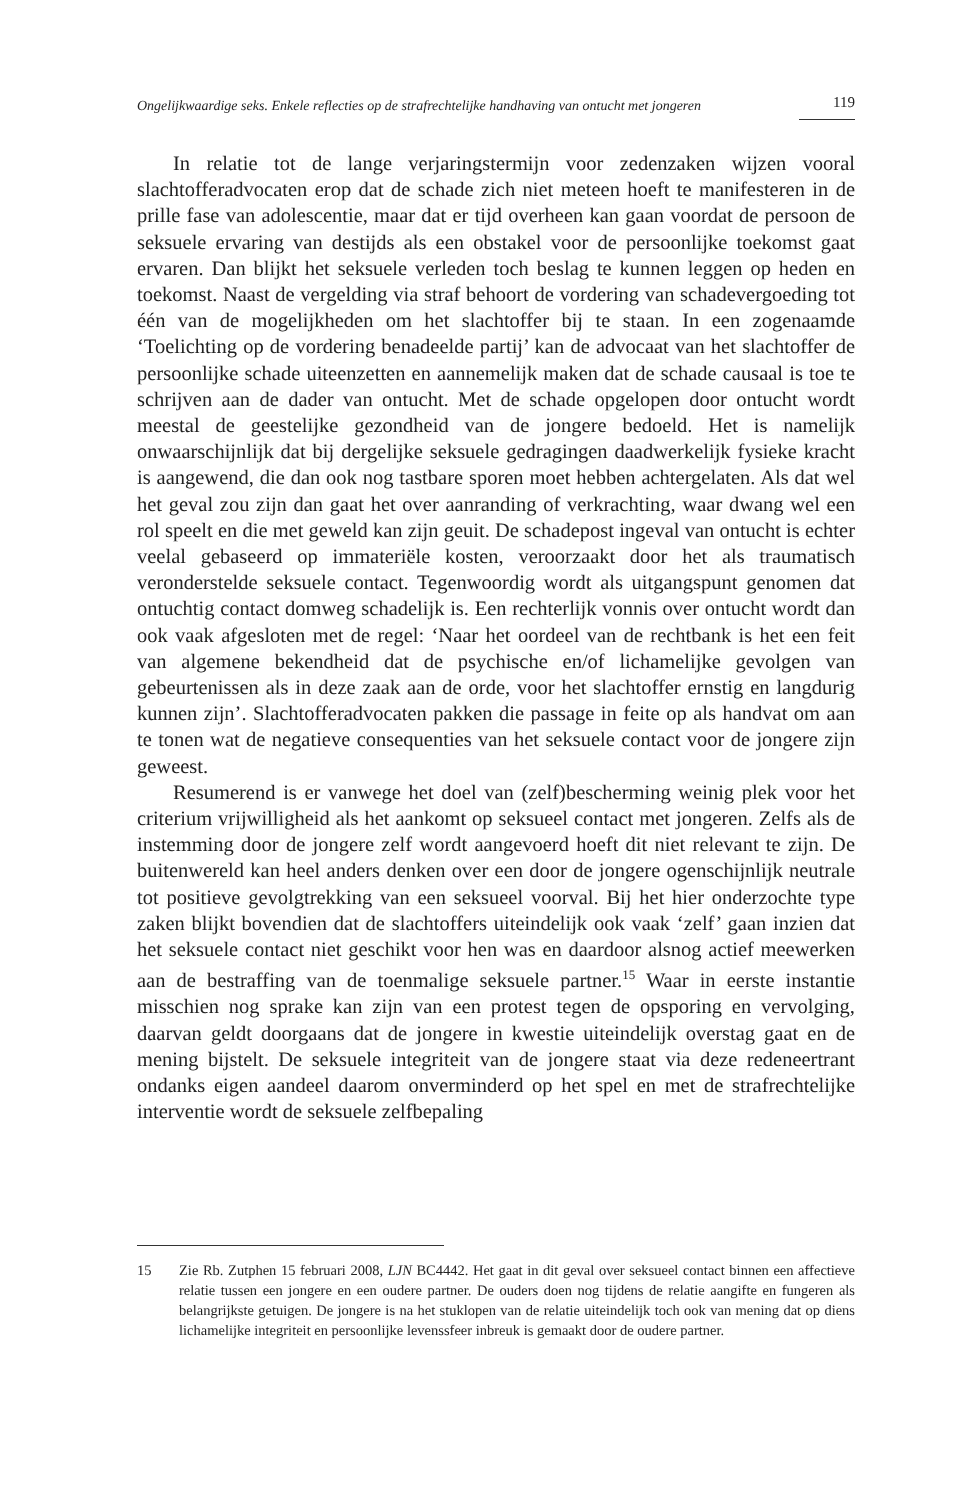Ongelijkwaardige seks. Enkele reflecties op de strafrechtelijke handhaving van ontucht met jongeren 119
In relatie tot de lange verjaringstermijn voor zedenzaken wijzen vooral slachtofferadvocaten erop dat de schade zich niet meteen hoeft te manifesteren in de prille fase van adolescentie, maar dat er tijd overheen kan gaan voordat de persoon de seksuele ervaring van destijds als een obstakel voor de persoonlijke toekomst gaat ervaren. Dan blijkt het seksuele verleden toch beslag te kunnen leggen op heden en toekomst. Naast de vergelding via straf behoort de vordering van schadevergoeding tot één van de mogelijkheden om het slachtoffer bij te staan. In een zogenaamde ‘Toelichting op de vordering benadeelde partij’ kan de advocaat van het slachtoffer de persoonlijke schade uiteenzetten en aannemelijk maken dat de schade causaal is toe te schrijven aan de dader van ontucht. Met de schade opgelopen door ontucht wordt meestal de geestelijke gezondheid van de jongere bedoeld. Het is namelijk onwaarschijnlijk dat bij dergelijke seksuele gedragingen daadwerkelijk fysieke kracht is aangewend, die dan ook nog tastbare sporen moet hebben achtergelaten. Als dat wel het geval zou zijn dan gaat het over aanranding of verkrachting, waar dwang wel een rol speelt en die met geweld kan zijn geuit. De schadepost ingeval van ontucht is echter veelal gebaseerd op immateriële kosten, veroorzaakt door het als traumatisch veronderstelde seksuele contact. Tegenwoordig wordt als uitgangspunt genomen dat ontuchtig contact domweg schadelijk is. Een rechterlijk vonnis over ontucht wordt dan ook vaak afgesloten met de regel: ‘Naar het oordeel van de rechtbank is het een feit van algemene bekendheid dat de psychische en/of lichamelijke gevolgen van gebeurtenissen als in deze zaak aan de orde, voor het slachtoffer ernstig en langdurig kunnen zijn’. Slachtofferadvocaten pakken die passage in feite op als handvat om aan te tonen wat de negatieve consequenties van het seksuele contact voor de jongere zijn geweest.
Resumerend is er vanwege het doel van (zelf)bescherming weinig plek voor het criterium vrijwilligheid als het aankomt op seksueel contact met jongeren. Zelfs als de instemming door de jongere zelf wordt aangevoerd hoeft dit niet relevant te zijn. De buitenwereld kan heel anders denken over een door de jongere ogenschijnlijk neutrale tot positieve gevolgtrekking van een seksueel voorval. Bij het hier onderzochte type zaken blijkt bovendien dat de slachtoffers uiteindelijk ook vaak ‘zelf’ gaan inzien dat het seksuele contact niet geschikt voor hen was en daardoor alsnog actief meewerken aan de bestraffing van de toenmalige seksuele partner.<sup>15</sup> Waar in eerste instantie misschien nog sprake kan zijn van een protest tegen de opsporing en vervolging, daarvan geldt doorgaans dat de jongere in kwestie uiteindelijk overstag gaat en de mening bijstelt. De seksuele integriteit van de jongere staat via deze redeneertrant ondanks eigen aandeel daarom onverminderd op het spel en met de strafrechtelijke interventie wordt de seksuele zelfbepaling
15 Zie Rb. Zutphen 15 februari 2008, LJN BC4442. Het gaat in dit geval over seksueel contact binnen een affectieve relatie tussen een jongere en een oudere partner. De ouders doen nog tijdens de relatie aangifte en fungeren als belangrijkste getuigen. De jongere is na het stuklopen van de relatie uiteindelijk toch ook van mening dat op diens lichamelijke integriteit en persoonlijke levenssfeer inbreuk is gemaakt door de oudere partner.